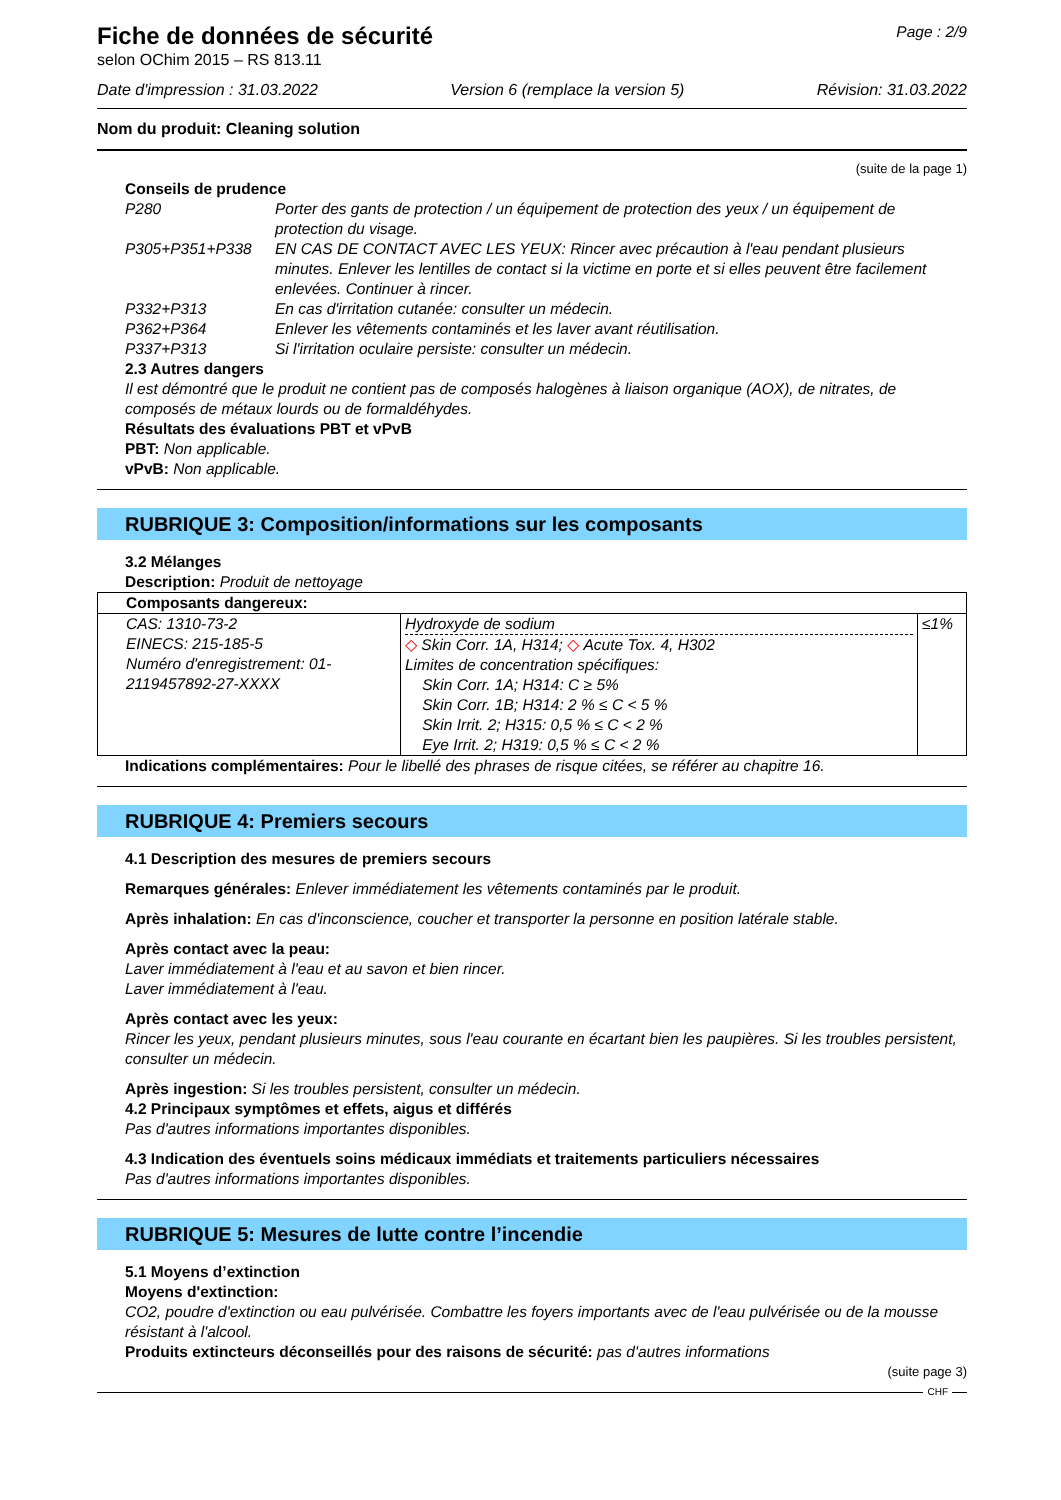Fiche de données de sécurité
selon OChim 2015 – RS 813.11
Page : 2/9
Date d'impression : 31.03.2022 Version 6 (remplace la version 5) Révision: 31.03.2022
Nom du produit: Cleaning solution
(suite de la page 1)
Conseils de prudence
P280 Porter des gants de protection / un équipement de protection des yeux / un équipement de protection du visage.
P305+P351+P338 EN CAS DE CONTACT AVEC LES YEUX: Rincer avec précaution à l'eau pendant plusieurs minutes. Enlever les lentilles de contact si la victime en porte et si elles peuvent être facilement enlevées. Continuer à rincer.
P332+P313 En cas d'irritation cutanée: consulter un médecin.
P362+P364 Enlever les vêtements contaminés et les laver avant réutilisation.
P337+P313 Si l'irritation oculaire persiste: consulter un médecin.
2.3 Autres dangers
Il est démontré que le produit ne contient pas de composés halogènes à liaison organique (AOX), de nitrates, de composés de métaux lourds ou de formaldéhydes.
Résultats des évaluations PBT et vPvB
PBT: Non applicable.
vPvB: Non applicable.
RUBRIQUE 3: Composition/informations sur les composants
3.2 Mélanges
Description: Produit de nettoyage
| Composants dangereux: | | |
| CAS: 1310-73-2 EINECS: 215-185-5 Numéro d'enregistrement: 01-2119457892-27-XXXX | Hydroxyde de sodium ◇ Skin Corr. 1A, H314; ◇ Acute Tox. 4, H302 Limites de concentration spécifiques: Skin Corr. 1A; H314: C ≥ 5% Skin Corr. 1B; H314: 2 % ≤ C < 5 % Skin Irrit. 2; H315: 0,5 % ≤ C < 2 % Eye Irrit. 2; H319: 0,5 % ≤ C < 2 % | ≤1% |
Indications complémentaires: Pour le libellé des phrases de risque citées, se référer au chapitre 16.
RUBRIQUE 4: Premiers secours
4.1 Description des mesures de premiers secours
Remarques générales: Enlever immédiatement les vêtements contaminés par le produit.
Après inhalation: En cas d'inconscience, coucher et transporter la personne en position latérale stable.
Après contact avec la peau:
Laver immédiatement à l'eau et au savon et bien rincer.
Laver immédiatement à l'eau.
Après contact avec les yeux:
Rincer les yeux, pendant plusieurs minutes, sous l'eau courante en écartant bien les paupières. Si les troubles persistent, consulter un médecin.
Après ingestion: Si les troubles persistent, consulter un médecin.
4.2 Principaux symptômes et effets, aigus et différés
Pas d'autres informations importantes disponibles.
4.3 Indication des éventuels soins médicaux immédiats et traitements particuliers nécessaires
Pas d'autres informations importantes disponibles.
RUBRIQUE 5: Mesures de lutte contre l’incendie
5.1 Moyens d’extinction
Moyens d'extinction:
CO2, poudre d'extinction ou eau pulvérisée. Combattre les foyers importants avec de l'eau pulvérisée ou de la mousse résistant à l'alcool.
Produits extincteurs déconseillés pour des raisons de sécurité: pas d'autres informations
(suite page 3)
CHF